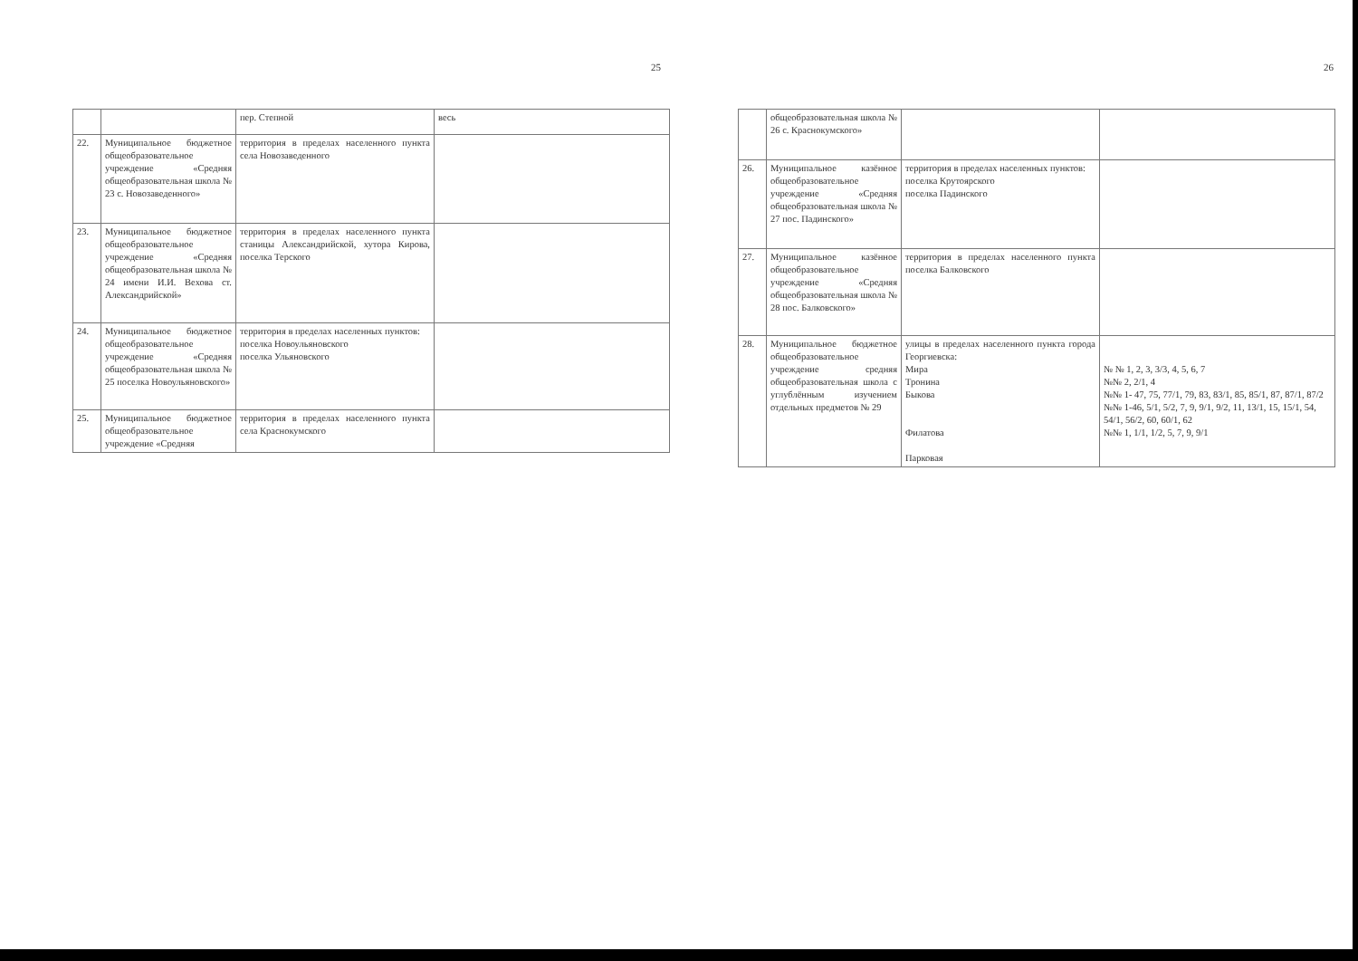25
| | | пер. Степной | весь |
| 22. | Муниципальное бюджетное общеобразовательное учреждение «Средняя общеобразовательная школа № 23 с. Новозаведенного» | территория в пределах населенного пункта села Новозаведенного | |
| 23. | Муниципальное бюджетное общеобразовательное учреждение «Средняя общеобразовательная школа № 24 имени И.И. Вехова ст. Александрийской» | территория в пределах населенного пункта станицы Александрийской, хутора Кирова, поселка Терского | |
| 24. | Муниципальное бюджетное общеобразовательное учреждение «Средняя общеобразовательная школа № 25 поселка Новоульяновского» | территория в пределах населенных пунктов: поселка Новоульяновского поселка Ульяновского | |
| 25. | Муниципальное бюджетное общеобразовательное учреждение «Средняя | территория в пределах населенного пункта села Краснокумского | |
26
| | общеобразовательная школа № 26 с. Краснокумского» | | |
| 26. | Муниципальное казённое общеобразовательное учреждение «Средняя общеобразовательная школа № 27 пос. Падинского» | территория в пределах населенных пунктов: поселка Крутоярского поселка Падинского | |
| 27. | Муниципальное казённое общеобразовательное учреждение «Средняя общеобразовательная школа № 28 пос. Балковского» | территория в пределах населенного пункта поселка Балковского | |
| 28. | Муниципальное бюджетное общеобразовательное учреждение средняя общеобразовательная школа с углублённым изучением отдельных предметов № 29 | улицы в пределах населенного пункта города Георгиевска: Мира Тронина Быкова Филатова Парковая | № № 1, 2, 3, 3/3, 4, 5, 6, 7 №№ 2, 2/1, 4 №№ 1- 47, 75, 77/1, 79, 83, 83/1, 85, 85/1, 87, 87/1, 87/2 №№ 1-46, 5/1, 5/2, 7, 9, 9/1, 9/2, 11, 13/1, 15, 15/1, 54, 54/1, 56/2, 60, 60/1, 62 №№ 1, 1/1, 1/2, 5, 7, 9, 9/1 |